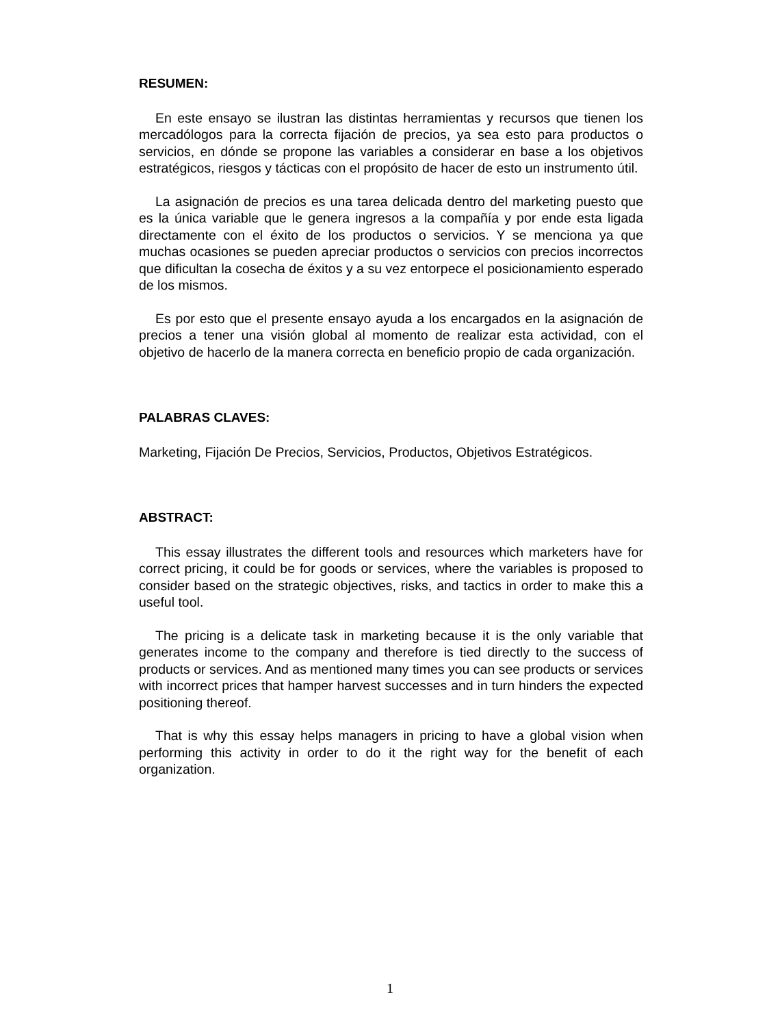RESUMEN:
En este ensayo se ilustran las distintas herramientas y recursos que tienen los mercadólogos para la correcta fijación de precios, ya sea esto para productos o servicios, en dónde se propone las variables a considerar en base a los objetivos estratégicos, riesgos y tácticas con el propósito de hacer de esto un instrumento útil.
La asignación de precios es una tarea delicada dentro del marketing puesto que es la única variable que le genera ingresos a la compañía y por ende esta ligada directamente con el éxito de los productos o servicios. Y se menciona ya que muchas ocasiones se pueden apreciar productos o servicios con precios incorrectos que dificultan la cosecha de éxitos y a su vez entorpece el posicionamiento esperado de los mismos.
Es por esto que el presente ensayo ayuda a los encargados en la asignación de precios a tener una visión global al momento de realizar esta actividad, con el objetivo de hacerlo de la manera correcta en beneficio propio de cada organización.
PALABRAS CLAVES:
Marketing, Fijación De Precios, Servicios, Productos, Objetivos Estratégicos.
ABSTRACT:
This essay illustrates the different tools and resources which marketers have for correct pricing, it could be for goods or services, where the variables is proposed to consider based on the strategic objectives, risks, and tactics in order to make this a useful tool.
The pricing is a delicate task in marketing because it is the only variable that generates income to the company and therefore is tied directly to the success of products or services. And as mentioned many times you can see products or services with incorrect prices that hamper harvest successes and in turn hinders the expected positioning thereof.
That is why this essay helps managers in pricing to have a global vision when performing this activity in order to do it the right way for the benefit of each organization.
1